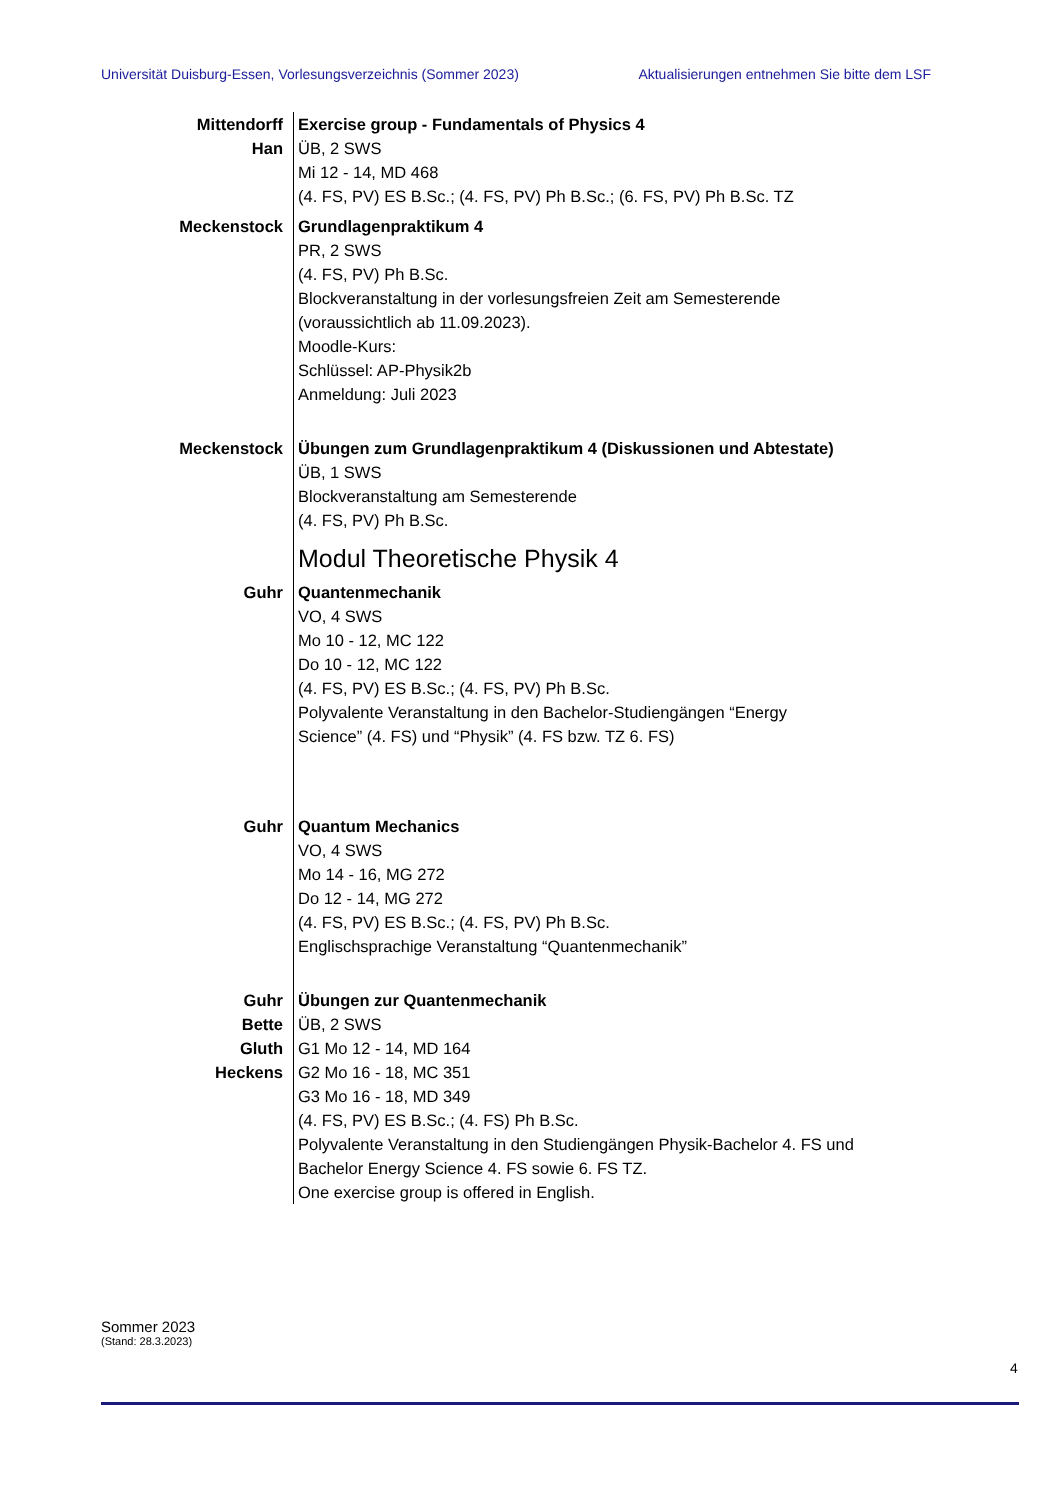Universität Duisburg-Essen, Vorlesungsverzeichnis (Sommer 2023) Aktualisierungen entnehmen Sie bitte dem LSF
Mittendorff
Han
Exercise group - Fundamentals of Physics 4
ÜB, 2 SWS
Mi 12 - 14, MD 468
(4. FS, PV) ES B.Sc.; (4. FS, PV) Ph B.Sc.; (6. FS, PV) Ph B.Sc. TZ
Meckenstock Grundlagenpraktikum 4
PR, 2 SWS
(4. FS, PV) Ph B.Sc.
Blockveranstaltung in der vorlesungsfreien Zeit am Semesterende
(voraussichtlich ab 11.09.2023).
Moodle-Kurs:
Schlüssel: AP-Physik2b
Anmeldung: Juli 2023
Meckenstock Übungen zum Grundlagenpraktikum 4 (Diskussionen und Abtestate)
ÜB, 1 SWS
Blockveranstaltung am Semesterende
(4. FS, PV) Ph B.Sc.
Modul Theoretische Physik 4
Guhr Quantenmechanik
VO, 4 SWS
Mo 10 - 12, MC 122
Do 10 - 12, MC 122
(4. FS, PV) ES B.Sc.; (4. FS, PV) Ph B.Sc.
Polyvalente Veranstaltung in den Bachelor-Studiengängen “Energy
Science” (4. FS) und “Physik” (4. FS bzw. TZ 6. FS)
Guhr Quantum Mechanics
VO, 4 SWS
Mo 14 - 16, MG 272
Do 12 - 14, MG 272
(4. FS, PV) ES B.Sc.; (4. FS, PV) Ph B.Sc.
Englischsprachige Veranstaltung “Quantenmechanik”
Guhr
Bette
Gluth
Heckens
Übungen zur Quantenmechanik
ÜB, 2 SWS
G1 Mo 12 - 14, MD 164
G2 Mo 16 - 18, MC 351
G3 Mo 16 - 18, MD 349
(4. FS, PV) ES B.Sc.; (4. FS) Ph B.Sc.
Polyvalente Veranstaltung in den Studiengängen Physik-Bachelor 4. FS und
Bachelor Energy Science 4. FS sowie 6. FS TZ.
One exercise group is offered in English.
Sommer 2023
(Stand: 28.3.2023)
4